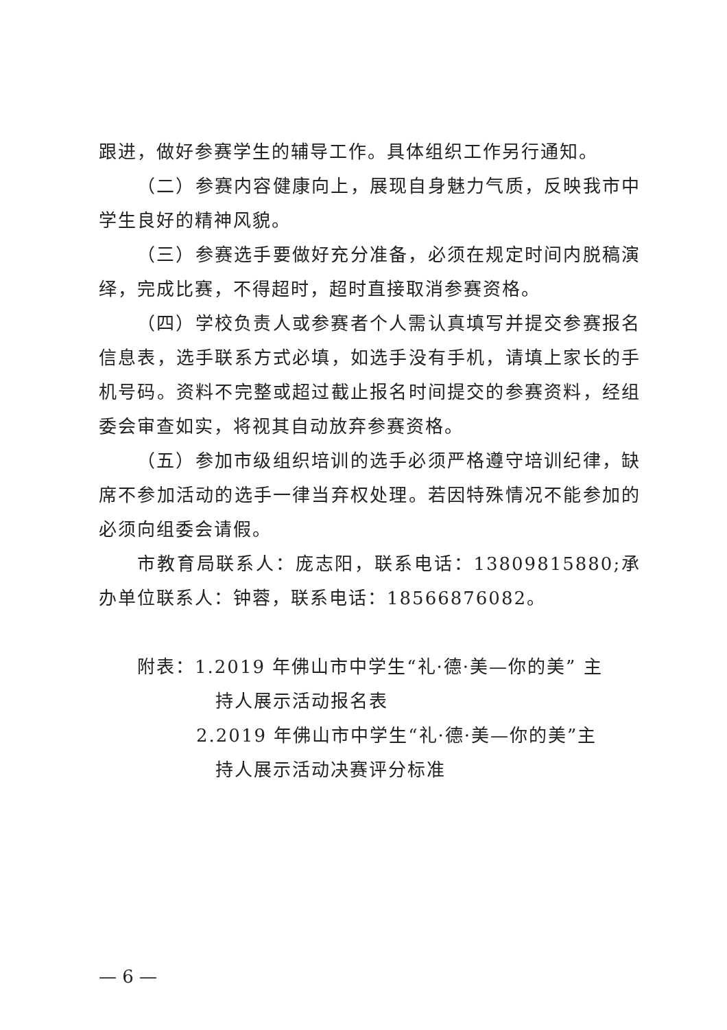跟进，做好参赛学生的辅导工作。具体组织工作另行通知。
（二）参赛内容健康向上，展现自身魅力气质，反映我市中学生良好的精神风貌。
（三）参赛选手要做好充分准备，必须在规定时间内脱稿演绎，完成比赛，不得超时，超时直接取消参赛资格。
（四）学校负责人或参赛者个人需认真填写并提交参赛报名信息表，选手联系方式必填，如选手没有手机，请填上家长的手机号码。资料不完整或超过截止报名时间提交的参赛资料，经组委会审查如实，将视其自动放弃参赛资格。
（五）参加市级组织培训的选手必须严格遵守培训纪律，缺席不参加活动的选手一律当弃权处理。若因特殊情况不能参加的必须向组委会请假。
市教育局联系人：庞志阳，联系电话：13809815880;承办单位联系人：钟蓉，联系电话：18566876082。
附表：1.2019 年佛山市中学生“礼·德·美—你的美” 主
持人展示活动报名表
2.2019 年佛山市中学生“礼·德·美—你的美”主
持人展示活动决赛评分标准
— 6 —